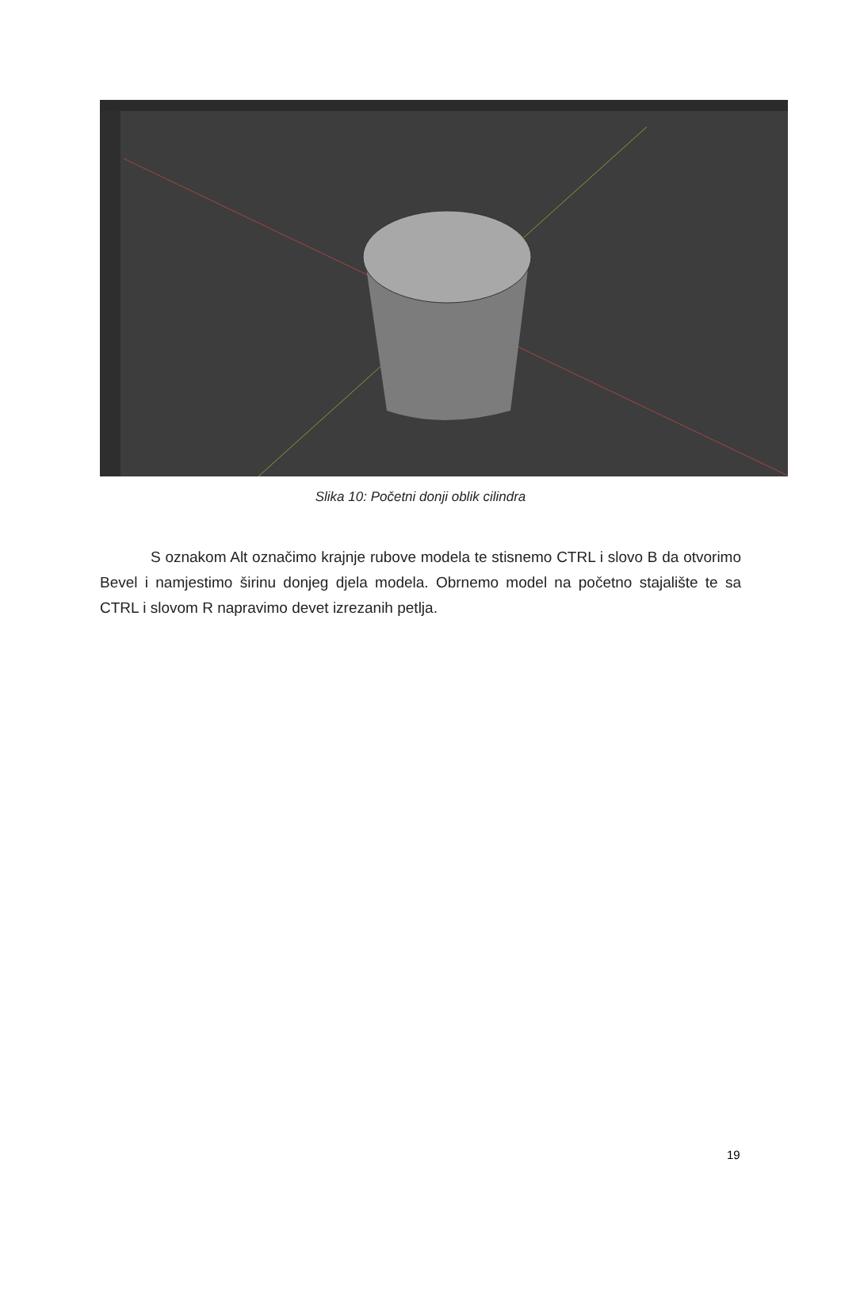Slika 10: Početni donji oblik cilindra
S oznakom Alt označimo krajnje rubove modela te stisnemo CTRL i slovo B da otvorimo Bevel i namjestimo širinu donjeg djela modela. Obrnemo model na početno stajalište te sa CTRL i slovom R napravimo devet izrezanih petlja.
19